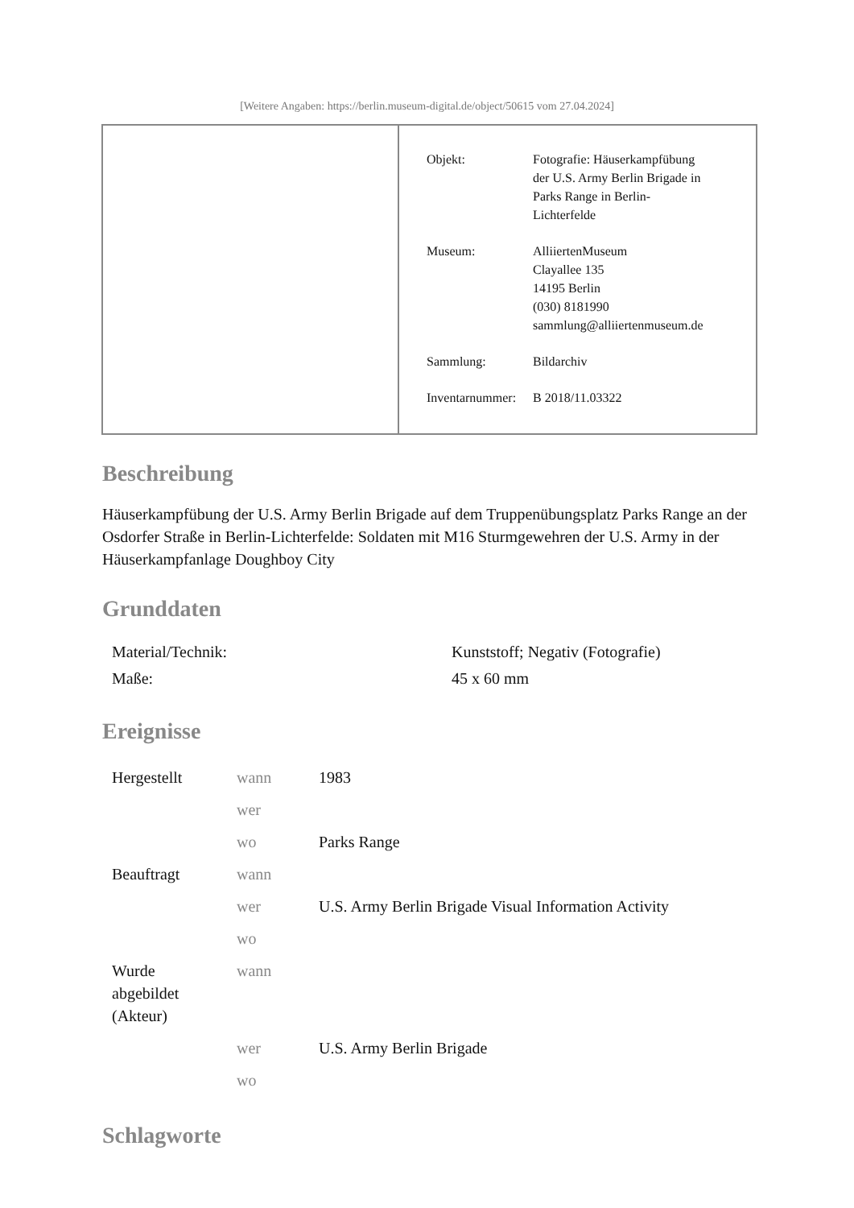[Weitere Angaben: https://berlin.museum-digital.de/object/50615 vom 27.04.2024]
| Objekt: | Fotografie: Häuserkampfübung der U.S. Army Berlin Brigade in Parks Range in Berlin- Lichterfelde |
| Museum: | AlliiertenMuseum Clayallee 135 14195 Berlin (030) 8181990 sammlung@alliiertenmuseum.de |
| Sammlung: | Bildarchiv |
| Inventarnummer: | B 2018/11.03322 |
Beschreibung
Häuserkampfübung der U.S. Army Berlin Brigade auf dem Truppenübungsplatz Parks Range an der Osdorfer Straße in Berlin-Lichterfelde: Soldaten mit M16 Sturmgewehren der U.S. Army in der Häuserkampfanlage Doughboy City
Grunddaten
| Material/Technik: | Kunststoff; Negativ (Fotografie) |
| Maße: | 45 x 60 mm |
Ereignisse
| Hergestellt | wann | 1983 |
| | wer | |
| | wo | Parks Range |
| Beauftragt | wann | |
| | wer | U.S. Army Berlin Brigade Visual Information Activity |
| | wo | |
| Wurde abgebildet (Akteur) | wann | |
| | wer | U.S. Army Berlin Brigade |
| | wo | |
Schlagworte